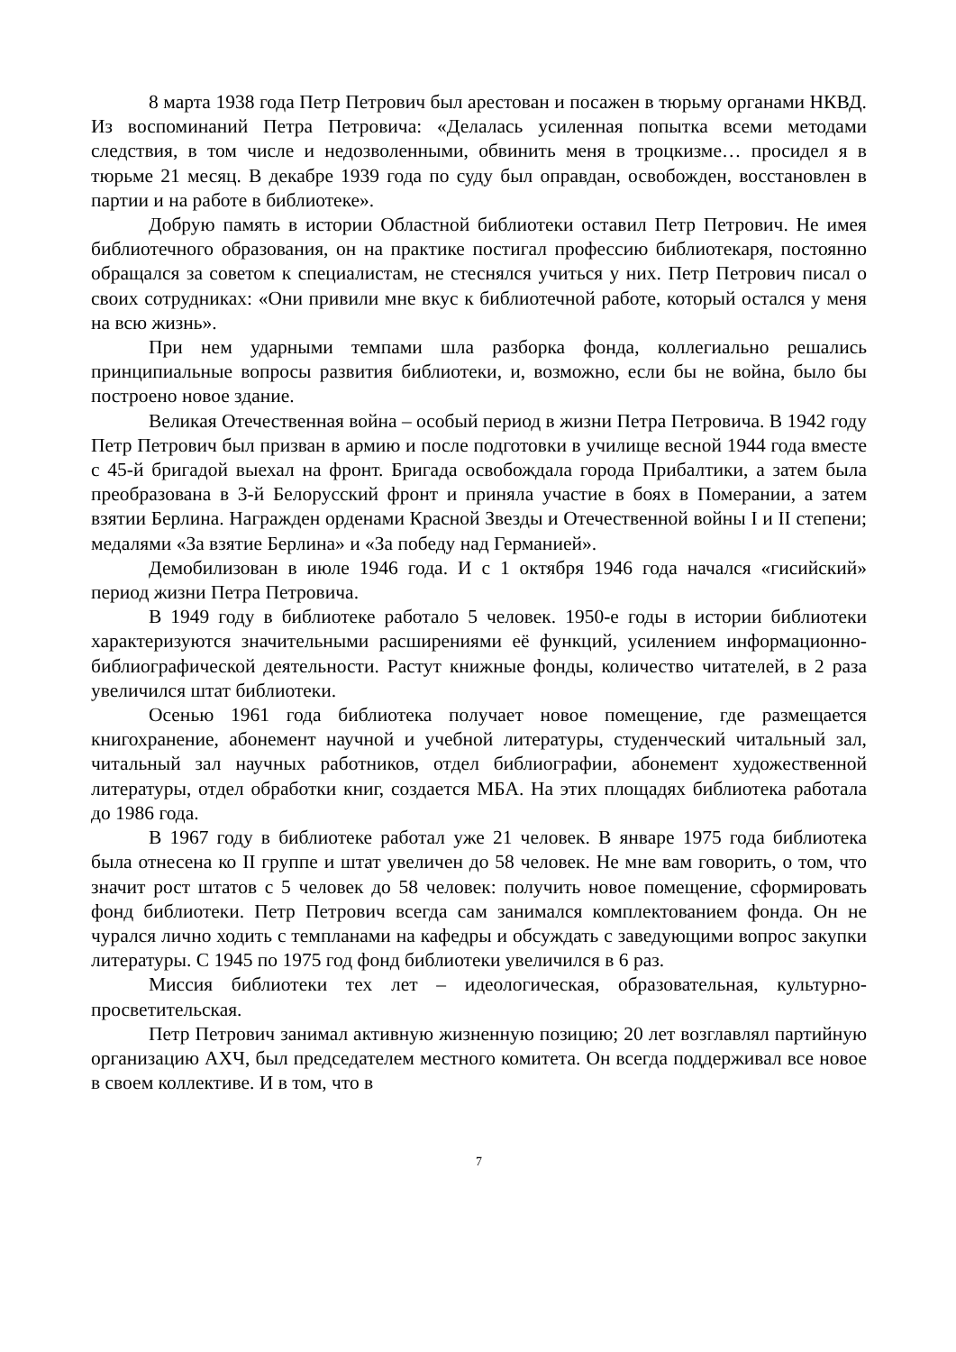8 марта 1938 года Петр Петрович был арестован и посажен в тюрьму органами НКВД. Из воспоминаний Петра Петровича: «Делалась усиленная попытка всеми методами следствия, в том числе и недозволенными, обвинить меня в троцкизме… просидел я в тюрьме 21 месяц. В декабре 1939 года по суду был оправдан, освобожден, восстановлен в партии и на работе в библиотеке».
Добрую память в истории Областной библиотеки оставил Петр Петрович. Не имея библиотечного образования, он на практике постигал профессию библиотекаря, постоянно обращался за советом к специалистам, не стеснялся учиться у них. Петр Петрович писал о своих сотрудниках: «Они привили мне вкус к библиотечной работе, который остался у меня на всю жизнь».
При нем ударными темпами шла разборка фонда, коллегиально решались принципиальные вопросы развития библиотеки, и, возможно, если бы не война, было бы построено новое здание.
Великая Отечественная война – особый период в жизни Петра Петровича. В 1942 году Петр Петрович был призван в армию и после подготовки в училище весной 1944 года вместе с 45-й бригадой выехал на фронт. Бригада освобождала города Прибалтики, а затем была преобразована в 3-й Белорусский фронт и приняла участие в боях в Померании, а затем взятии Берлина. Награжден орденами Красной Звезды и Отечественной войны I и II степени; медалями «За взятие Берлина» и «За победу над Германией».
Демобилизован в июле 1946 года. И с 1 октября 1946 года начался «гисийский» период жизни Петра Петровича.
В 1949 году в библиотеке работало 5 человек. 1950-е годы в истории библиотеки характеризуются значительными расширениями её функций, усилением информационно-библиографической деятельности. Растут книжные фонды, количество читателей, в 2 раза увеличился штат библиотеки.
Осенью 1961 года библиотека получает новое помещение, где размещается книгохранение, абонемент научной и учебной литературы, студенческий читальный зал, читальный зал научных работников, отдел библиографии, абонемент художественной литературы, отдел обработки книг, создается МБА. На этих площадях библиотека работала до 1986 года.
В 1967 году в библиотеке работал уже 21 человек. В январе 1975 года библиотека была отнесена ко II группе и штат увеличен до 58 человек. Не мне вам говорить, о том, что значит рост штатов с 5 человек до 58 человек: получить новое помещение, сформировать фонд библиотеки. Петр Петрович всегда сам занимался комплектованием фонда. Он не чурался лично ходить с темпланами на кафедры и обсуждать с заведующими вопрос закупки литературы. С 1945 по 1975 год фонд библиотеки увеличился в 6 раз.
Миссия библиотеки тех лет – идеологическая, образовательная, культурно-просветительская.
Петр Петрович занимал активную жизненную позицию; 20 лет возглавлял партийную организацию АХЧ, был председателем местного комитета. Он всегда поддерживал все новое в своем коллективе. И в том, что в
7